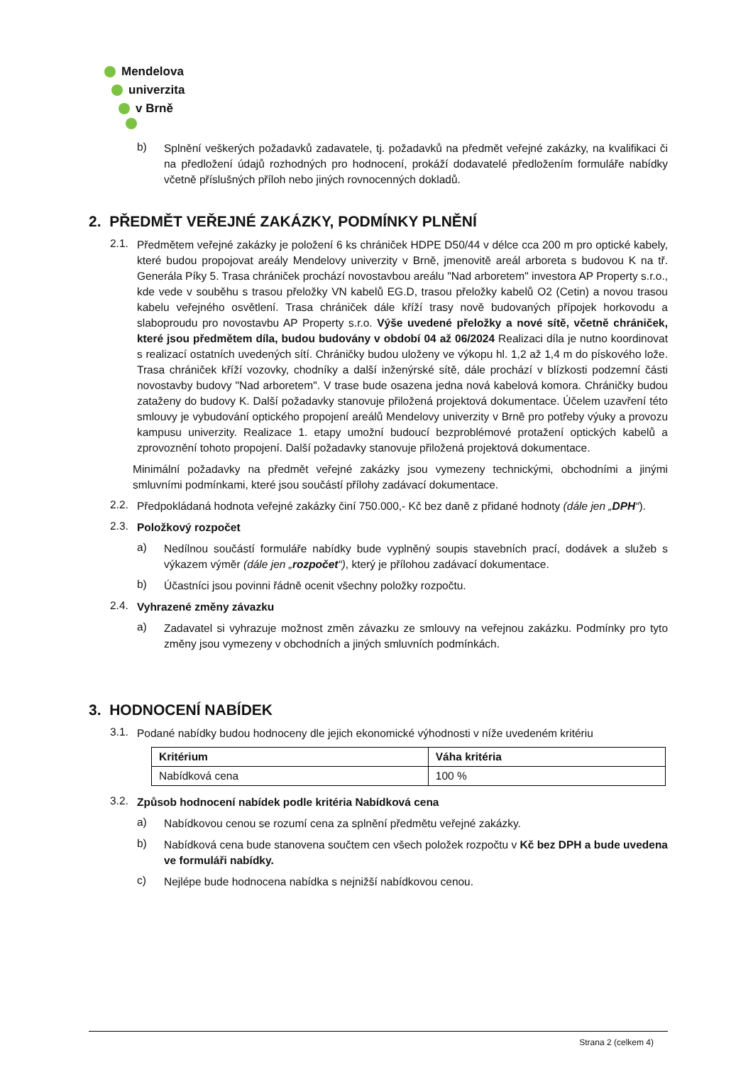Mendelova
univerzita
v Brně
b) Splnění veškerých požadavků zadavatele, tj. požadavků na předmět veřejné zakázky, na kvalifikaci či na předložení údajů rozhodných pro hodnocení, prokáží dodavatelé předložením formuláře nabídky včetně příslušných příloh nebo jiných rovnocenných dokladů.
2. PŘEDMĚT VEŘEJNÉ ZAKÁZKY, PODMÍNKY PLNĚNÍ
2.1. Předmětem veřejné zakázky je položení 6 ks chrániček HDPE D50/44 v délce cca 200 m pro optické kabely, které budou propojovat areály Mendelovy univerzity v Brně, jmenovitě areál arboreta s budovou K na tř. Generála Píky 5. Trasa chrániček prochází novostavbou areálu "Nad arboretem" investora AP Property s.r.o., kde vede v souběhu s trasou přeložky VN kabelů EG.D, trasou přeložky kabelů O2 (Cetin) a novou trasou kabelu veřejného osvětlení. Trasa chrániček dále kříží trasy nově budovaných přípojek horkovodu a slaboproudu pro novostavbu AP Property s.r.o. Výše uvedené přeložky a nové sítě, včetně chrániček, které jsou předmětem díla, budou budovány v období 04 až 06/2024 Realizaci díla je nutno koordinovat s realizací ostatních uvedených sítí. Chráničky budou uloženy ve výkopu hl. 1,2 až 1,4 m do pískového lože. Trasa chrániček kříží vozovky, chodníky a další inženýrské sítě, dále prochází v blízkosti podzemní části novostavby budovy "Nad arboretem". V trase bude osazena jedna nová kabelová komora. Chráničky budou zataženy do budovy K. Další požadavky stanovuje přiložená projektová dokumentace. Účelem uzavření této smlouvy je vybudování optického propojení areálů Mendelovy univerzity v Brně pro potřeby výuky a provozu kampusu univerzity. Realizace 1. etapy umožní budoucí bezproblémové protažení optických kabelů a zprovoznění tohoto propojení. Další požadavky stanovuje přiložená projektová dokumentace.
Minimální požadavky na předmět veřejné zakázky jsou vymezeny technickými, obchodními a jinými smluvními podmínkami, které jsou součástí přílohy zadávací dokumentace.
2.2. Předpokládaná hodnota veřejné zakázky činí 750.000,- Kč bez daně z přidané hodnoty (dále jen „DPH“).
2.3. Položkový rozpočet
a) Nedílnou součástí formuláře nabídky bude vyplněný soupis stavebních prací, dodávek a služeb s výkazem výměr (dále jen „rozpočet“), který je přílohou zadávací dokumentace.
b) Účastníci jsou povinni řádně ocenit všechny položky rozpočtu.
2.4. Vyhrazené změny závazku
a) Zadavatel si vyhrazuje možnost změn závazku ze smlouvy na veřejnou zakázku. Podmínky pro tyto změny jsou vymezeny v obchodních a jiných smluvních podmínkách.
3. HODNOCENÍ NABÍDEK
3.1. Podané nabídky budou hodnoceny dle jejich ekonomické výhodnosti v níže uvedeném kritériu
| Kritérium | Váha kritéria |
| --- | --- |
| Nabídková cena | 100 % |
3.2. Způsob hodnocení nabídek podle kritéria Nabídková cena
a) Nabídkovou cenou se rozumí cena za splnění předmětu veřejné zakázky.
b) Nabídková cena bude stanovena součtem cen všech položek rozpočtu v Kč bez DPH a bude uvedena ve formuláři nabídky.
c) Nejlépe bude hodnocena nabídka s nejnižší nabídkovou cenou.
Strana 2 (celkem 4)